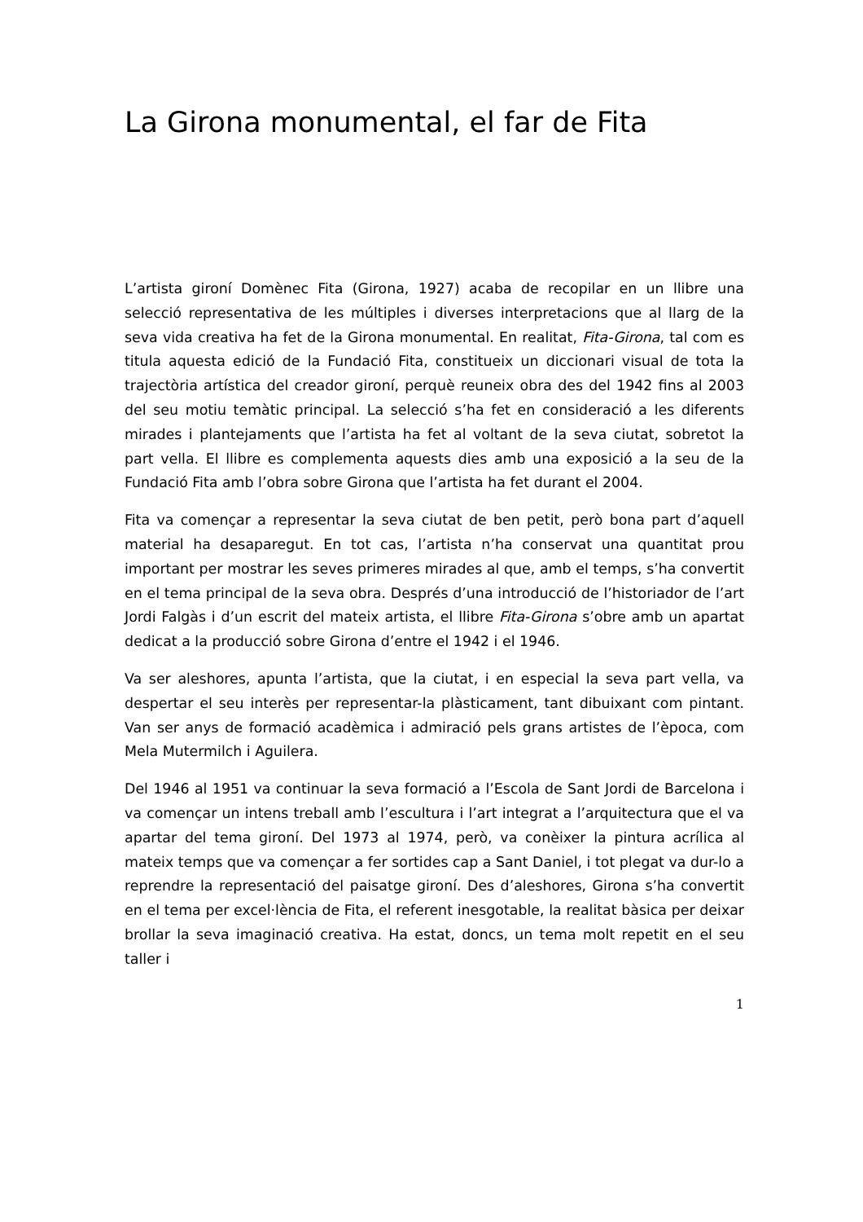La Girona monumental, el far de Fita
L’artista gironí Domènec Fita (Girona, 1927) acaba de recopilar en un llibre una selecció representativa de les múltiples i diverses interpretacions que al llarg de la seva vida creativa ha fet de la Girona monumental. En realitat, Fita-Girona, tal com es titula aquesta edició de la Fundació Fita, constitueix un diccionari visual de tota la trajectòria artística del creador gironí, perquè reuneix obra des del 1942 fins al 2003 del seu motiu temàtic principal. La selecció s’ha fet en consideració a les diferents mirades i plantejaments que l’artista ha fet al voltant de la seva ciutat, sobretot la part vella. El llibre es complementa aquests dies amb una exposició a la seu de la Fundació Fita amb l’obra sobre Girona que l’artista ha fet durant el 2004.
Fita va començar a representar la seva ciutat de ben petit, però bona part d’aquell material ha desaparegut. En tot cas, l’artista n’ha conservat una quantitat prou important per mostrar les seves primeres mirades al que, amb el temps, s’ha convertit en el tema principal de la seva obra. Després d’una introducció de l’historiador de l’art Jordi Falgàs i d’un escrit del mateix artista, el llibre Fita-Girona s’obre amb un apartat dedicat a la producció sobre Girona d’entre el 1942 i el 1946.
Va ser aleshores, apunta l’artista, que la ciutat, i en especial la seva part vella, va despertar el seu interès per representar-la plàsticament, tant dibuixant com pintant. Van ser anys de formació acadèmica i admiració pels grans artistes de l’època, com Mela Mutermilch i Aguilera.
Del 1946 al 1951 va continuar la seva formació a l’Escola de Sant Jordi de Barcelona i va començar un intens treball amb l’escultura i l’art integrat a l’arquitectura que el va apartar del tema gironí. Del 1973 al 1974, però, va conèixer la pintura acrílica al mateix temps que va començar a fer sortides cap a Sant Daniel, i tot plegat va dur-lo a reprendre la representació del paisatge gironí. Des d’aleshores, Girona s’ha convertit en el tema per excel·lència de Fita, el referent inesgotable, la realitat bàsica per deixar brollar la seva imaginació creativa. Ha estat, doncs, un tema molt repetit en el seu taller i
1